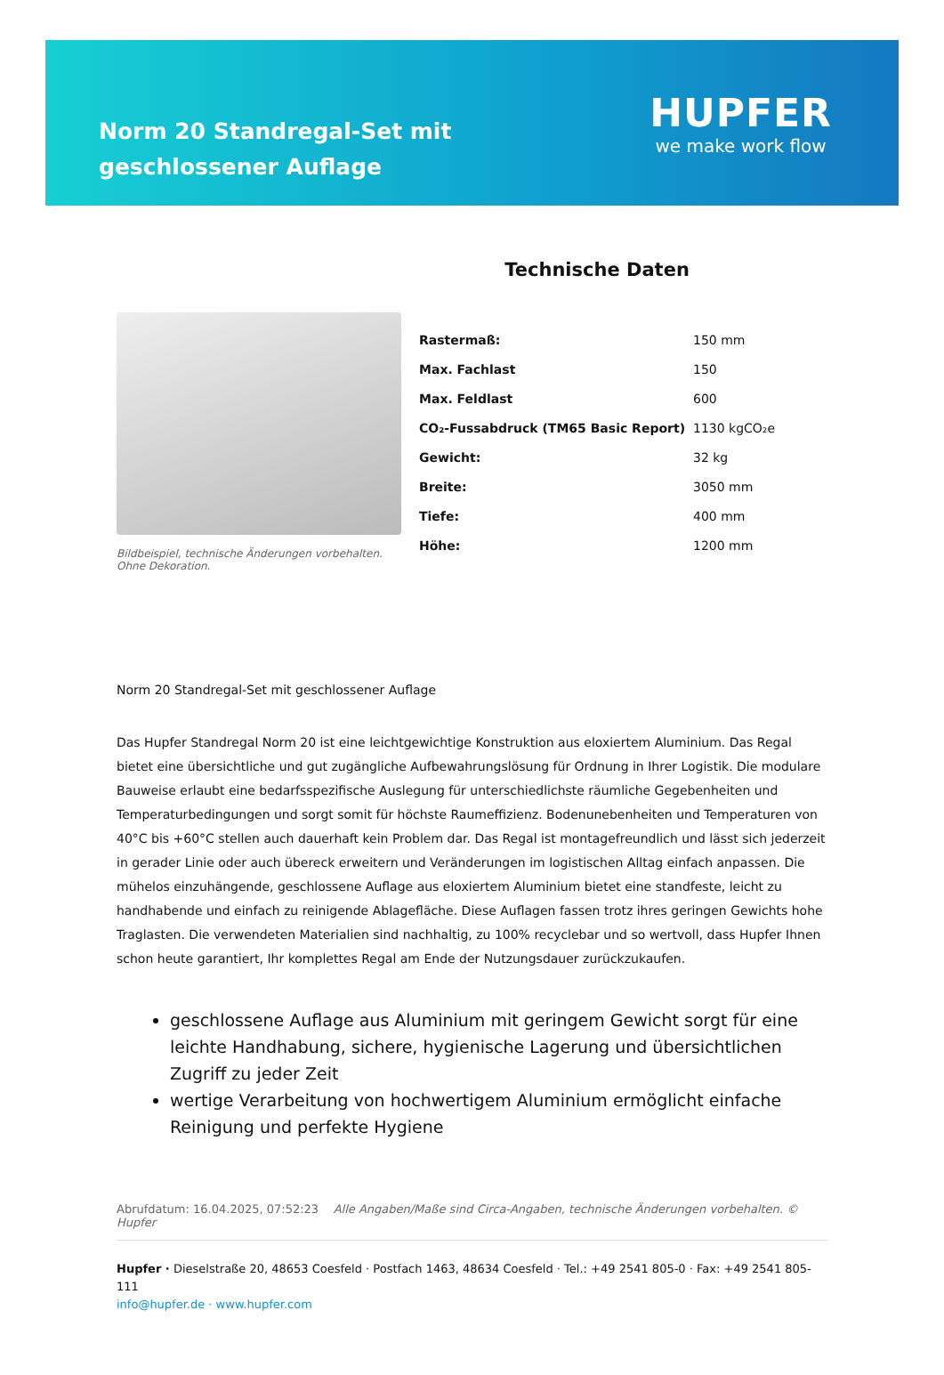Norm 20 Standregal-Set mit geschlossener Auflage
HUPFER
we make work flow
Bildbeispiel, technische Änderungen vorbehalten. Ohne Dekoration.
Technische Daten
| Rastermaß: | 150 mm |
| Max. Fachlast | 150 |
| Max. Feldlast | 600 |
| CO₂-Fussabdruck (TM65 Basic Report) | 1130 kgCO₂e |
| Gewicht: | 32 kg |
| Breite: | 3050 mm |
| Tiefe: | 400 mm |
| Höhe: | 1200 mm |
Norm 20 Standregal-Set mit geschlossener Auflage
Das Hupfer Standregal Norm 20 ist eine leichtgewichtige Konstruktion aus eloxiertem Aluminium. Das Regal bietet eine übersichtliche und gut zugängliche Aufbewahrungslösung für Ordnung in Ihrer Logistik. Die modulare Bauweise erlaubt eine bedarfsspezifische Auslegung für unterschiedlichste räumliche Gegebenheiten und Temperaturbedingungen und sorgt somit für höchste Raumeffizienz. Bodenunebenheiten und Temperaturen von 40°C bis +60°C stellen auch dauerhaft kein Problem dar. Das Regal ist montagefreundlich und lässt sich jederzeit in gerader Linie oder auch übereck erweitern und Veränderungen im logistischen Alltag einfach anpassen. Die mühelos einzuhängende, geschlossene Auflage aus eloxiertem Aluminium bietet eine standfeste, leicht zu handhabende und einfach zu reinigende Ablagefläche. Diese Auflagen fassen trotz ihres geringen Gewichts hohe Traglasten. Die verwendeten Materialien sind nachhaltig, zu 100% recyclebar und so wertvoll, dass Hupfer Ihnen schon heute garantiert, Ihr komplettes Regal am Ende der Nutzungsdauer zurückzukaufen.
geschlossene Auflage aus Aluminium mit geringem Gewicht sorgt für eine leichte Handhabung, sichere, hygienische Lagerung und übersichtlichen Zugriff zu jeder Zeit
wertige Verarbeitung von hochwertigem Aluminium ermöglicht einfache Reinigung und perfekte Hygiene
Abrufdatum: 16.04.2025, 07:52:23 Alle Angaben/Maße sind Circa-Angaben, technische Änderungen vorbehalten. © Hupfer
Hupfer · Dieselstraße 20, 48653 Coesfeld · Postfach 1463, 48634 Coesfeld · Tel.: +49 2541 805-0 · Fax: +49 2541 805-111
info@hupfer.de · www.hupfer.com